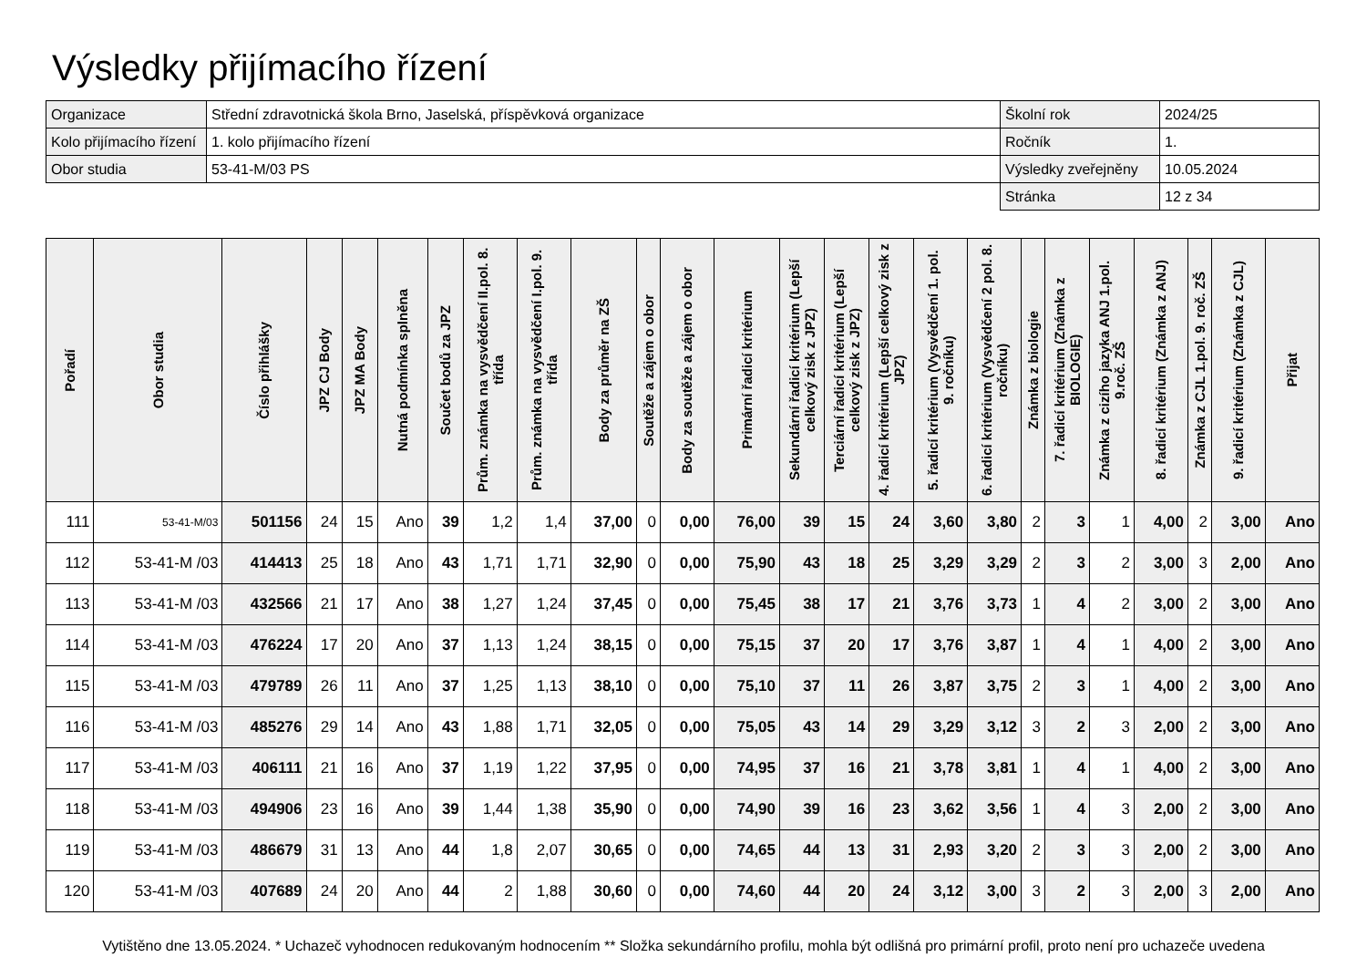Výsledky přijímacího řízení
| Organizace | Střední zdravotnická škola Brno, Jaselská, příspěvková organizace | Školní rok | 2024/25 |
| Kolo přijímacího řízení | 1. kolo přijímacího řízení | Ročník | 1. |
| Obor studia | 53-41-M/03 PS | Výsledky zveřejněny | 10.05.2024 |
| | | Stránka | 12 z 34 |
| Pořadí | Obor studia | Číslo přihlášky | JPZ CJ Body | JPZ MA Body | Nutná podmínka splněna | Součet bodů za JPZ | Prům. známka na vysvědčení II.pol. 8. třída | Prům. známka na vysvědčení I.pol. 9. třída | Body za průměr na ZŠ | Soutěže a zájem o obor | Body za soutěže a zájem o obor | Primární řadicí kritérium | Sekundární řadicí kritérium (Lepší celkový zisk z JPZ) | Terciární řadicí kritérium (Lepší celkový zisk z JPZ) | 4. řadicí kritérium (Lepší celkový zisk z JPZ) | 5. řadicí kritérium (Vysvědčení 1. pol. 9. ročníku) | 6. řadicí kritérium (Vysvědčení 2 pol. 8. ročníku) | Známka z biologie | 7. řadicí kritérium (Známka z BIOLOGIE) | Známka z cizího jazyka ANJ 1.pol. 9.roč. ZŠ | 8. řadicí kritérium (Známka z ANJ) | Známka z CJL 1.pol. 9. roč. ZŠ | 9. řadicí kritérium (Známka z CJL) | Přijat |
| --- | --- | --- | --- | --- | --- | --- | --- | --- | --- | --- | --- | --- | --- | --- | --- | --- | --- | --- | --- | --- | --- | --- | --- | --- |
| 111 | 53-41-M/03 | 501156 | 24 | 15 | Ano | 39 | 1,2 | 1,4 | 37,00 | 0 | 0,00 | 76,00 | 39 | 15 | 24 | 3,60 | 3,80 | 2 | 3 | 1 | 4,00 | 2 | 3,00 | Ano |
| 112 | 53-41-M /03 | 414413 | 25 | 18 | Ano | 43 | 1,71 | 1,71 | 32,90 | 0 | 0,00 | 75,90 | 43 | 18 | 25 | 3,29 | 3,29 | 2 | 3 | 2 | 3,00 | 3 | 2,00 | Ano |
| 113 | 53-41-M /03 | 432566 | 21 | 17 | Ano | 38 | 1,27 | 1,24 | 37,45 | 0 | 0,00 | 75,45 | 38 | 17 | 21 | 3,76 | 3,73 | 1 | 4 | 2 | 3,00 | 2 | 3,00 | Ano |
| 114 | 53-41-M /03 | 476224 | 17 | 20 | Ano | 37 | 1,13 | 1,24 | 38,15 | 0 | 0,00 | 75,15 | 37 | 20 | 17 | 3,76 | 3,87 | 1 | 4 | 1 | 4,00 | 2 | 3,00 | Ano |
| 115 | 53-41-M /03 | 479789 | 26 | 11 | Ano | 37 | 1,25 | 1,13 | 38,10 | 0 | 0,00 | 75,10 | 37 | 11 | 26 | 3,87 | 3,75 | 2 | 3 | 1 | 4,00 | 2 | 3,00 | Ano |
| 116 | 53-41-M /03 | 485276 | 29 | 14 | Ano | 43 | 1,88 | 1,71 | 32,05 | 0 | 0,00 | 75,05 | 43 | 14 | 29 | 3,29 | 3,12 | 3 | 2 | 3 | 2,00 | 2 | 3,00 | Ano |
| 117 | 53-41-M /03 | 406111 | 21 | 16 | Ano | 37 | 1,19 | 1,22 | 37,95 | 0 | 0,00 | 74,95 | 37 | 16 | 21 | 3,78 | 3,81 | 1 | 4 | 1 | 4,00 | 2 | 3,00 | Ano |
| 118 | 53-41-M /03 | 494906 | 23 | 16 | Ano | 39 | 1,44 | 1,38 | 35,90 | 0 | 0,00 | 74,90 | 39 | 16 | 23 | 3,62 | 3,56 | 1 | 4 | 3 | 2,00 | 2 | 3,00 | Ano |
| 119 | 53-41-M /03 | 486679 | 31 | 13 | Ano | 44 | 1,8 | 2,07 | 30,65 | 0 | 0,00 | 74,65 | 44 | 13 | 31 | 2,93 | 3,20 | 2 | 3 | 3 | 2,00 | 2 | 3,00 | Ano |
| 120 | 53-41-M /03 | 407689 | 24 | 20 | Ano | 44 | 2 | 1,88 | 30,60 | 0 | 0,00 | 74,60 | 44 | 20 | 24 | 3,12 | 3,00 | 3 | 2 | 3 | 2,00 | 3 | 2,00 | Ano |
Vytištěno dne 13.05.2024. * Uchazeč vyhodnocen redukovaným hodnocením ** Složka sekundárního profilu, mohla být odlišná pro primární profil, proto není pro uchazeče uvedena